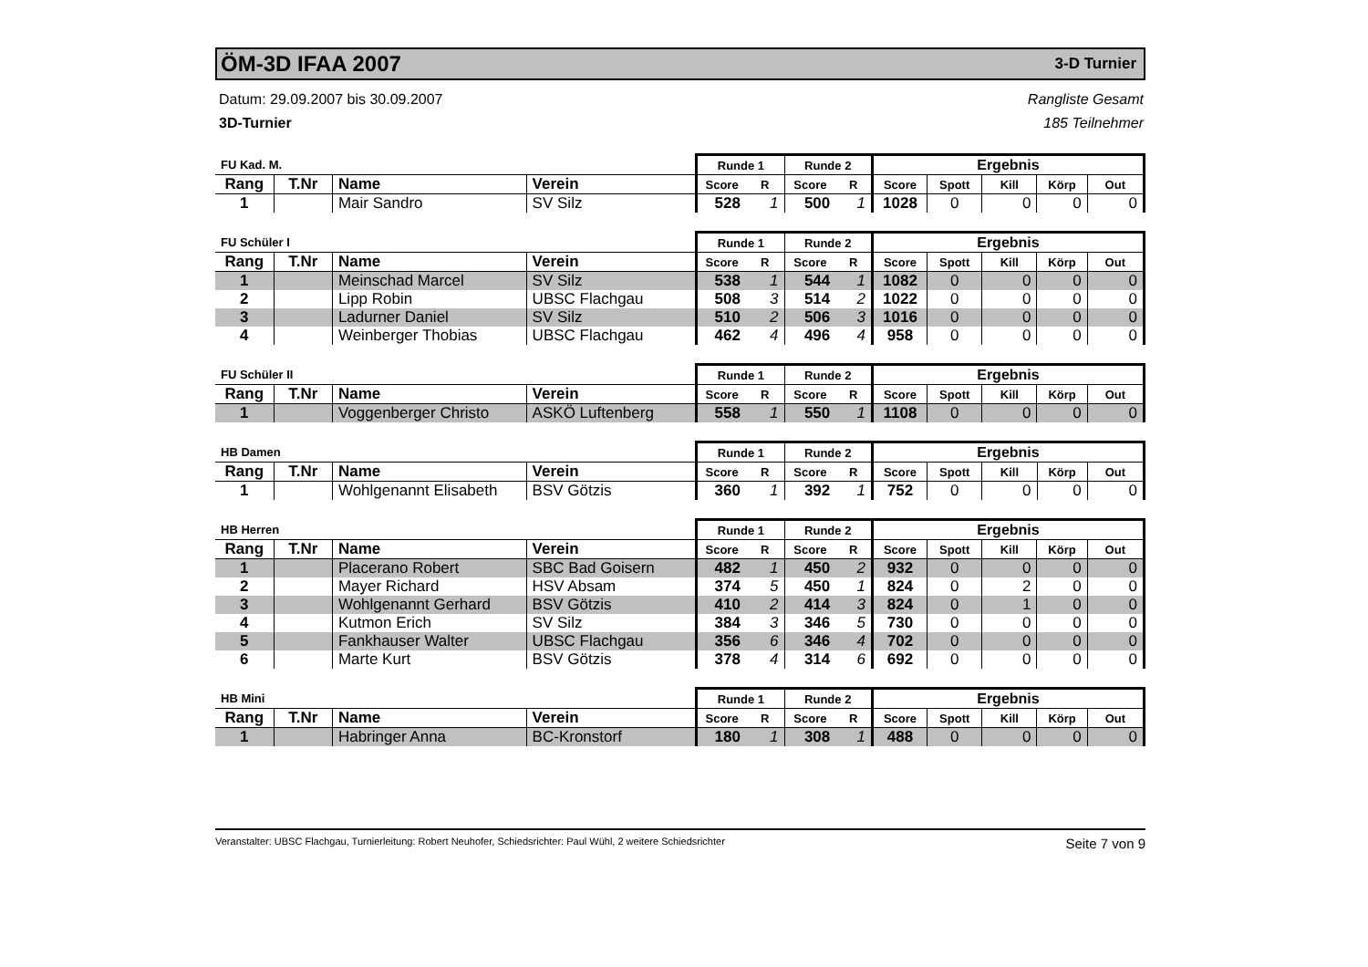ÖM-3D IFAA 2007 3-D Turnier
Datum: 29.09.2007 bis 30.09.2007
3D-Turnier
Rangliste Gesamt
185 Teilnehmer
| FU Kad. M. | | | | Runde 1 | | Runde 2 | | Ergebnis | | | | |
| --- | --- | --- | --- | --- | --- | --- | --- | --- | --- | --- | --- | --- |
| Rang | T.Nr | Name | Verein | Score | R | Score | R | Score | Spott | Kill | Körp | Out |
| 1 | | Mair Sandro | SV Silz | 528 | 1 | 500 | 1 | 1028 | 0 | 0 | 0 | 0 |
| FU Schüler I | | | | Runde 1 | | Runde 2 | | Ergebnis | | | | |
| --- | --- | --- | --- | --- | --- | --- | --- | --- | --- | --- | --- | --- |
| Rang | T.Nr | Name | Verein | Score | R | Score | R | Score | Spott | Kill | Körp | Out |
| 1 | | Meinschad Marcel | SV Silz | 538 | 1 | 544 | 1 | 1082 | 0 | 0 | 0 | 0 |
| 2 | | Lipp Robin | UBSC Flachgau | 508 | 3 | 514 | 2 | 1022 | 0 | 0 | 0 | 0 |
| 3 | | Ladurner Daniel | SV Silz | 510 | 2 | 506 | 3 | 1016 | 0 | 0 | 0 | 0 |
| 4 | | Weinberger Thobias | UBSC Flachgau | 462 | 4 | 496 | 4 | 958 | 0 | 0 | 0 | 0 |
| FU Schüler II | | | | Runde 1 | | Runde 2 | | Ergebnis | | | | |
| --- | --- | --- | --- | --- | --- | --- | --- | --- | --- | --- | --- | --- |
| Rang | T.Nr | Name | Verein | Score | R | Score | R | Score | Spott | Kill | Körp | Out |
| 1 | | Voggenberger Christo | ASKÖ Luftenberg | 558 | 1 | 550 | 1 | 1108 | 0 | 0 | 0 | 0 |
| HB Damen | | | | Runde 1 | | Runde 2 | | Ergebnis | | | | |
| --- | --- | --- | --- | --- | --- | --- | --- | --- | --- | --- | --- | --- |
| Rang | T.Nr | Name | Verein | Score | R | Score | R | Score | Spott | Kill | Körp | Out |
| 1 | | Wohlgenannt Elisabeth | BSV Götzis | 360 | 1 | 392 | 1 | 752 | 0 | 0 | 0 | 0 |
| HB Herren | | | | Runde 1 | | Runde 2 | | Ergebnis | | | | |
| --- | --- | --- | --- | --- | --- | --- | --- | --- | --- | --- | --- | --- |
| Rang | T.Nr | Name | Verein | Score | R | Score | R | Score | Spott | Kill | Körp | Out |
| 1 | | Placerano Robert | SBC Bad Goisern | 482 | 1 | 450 | 2 | 932 | 0 | 0 | 0 | 0 |
| 2 | | Mayer Richard | HSV Absam | 374 | 5 | 450 | 1 | 824 | 0 | 2 | 0 | 0 |
| 3 | | Wohlgenannt Gerhard | BSV Götzis | 410 | 2 | 414 | 3 | 824 | 0 | 1 | 0 | 0 |
| 4 | | Kutmon Erich | SV Silz | 384 | 3 | 346 | 5 | 730 | 0 | 0 | 0 | 0 |
| 5 | | Fankhauser Walter | UBSC Flachgau | 356 | 6 | 346 | 4 | 702 | 0 | 0 | 0 | 0 |
| 6 | | Marte Kurt | BSV Götzis | 378 | 4 | 314 | 6 | 692 | 0 | 0 | 0 | 0 |
| HB Mini | | | | Runde 1 | | Runde 2 | | Ergebnis | | | | |
| --- | --- | --- | --- | --- | --- | --- | --- | --- | --- | --- | --- | --- |
| Rang | T.Nr | Name | Verein | Score | R | Score | R | Score | Spott | Kill | Körp | Out |
| 1 | | Habringer Anna | BC-Kronstorf | 180 | 1 | 308 | 1 | 488 | 0 | 0 | 0 | 0 |
Veranstalter: UBSC Flachgau, Turnierleitung: Robert Neuhofer, Schiedsrichter: Paul Wühl, 2 weitere Schiedsrichter
Seite 7 von 9